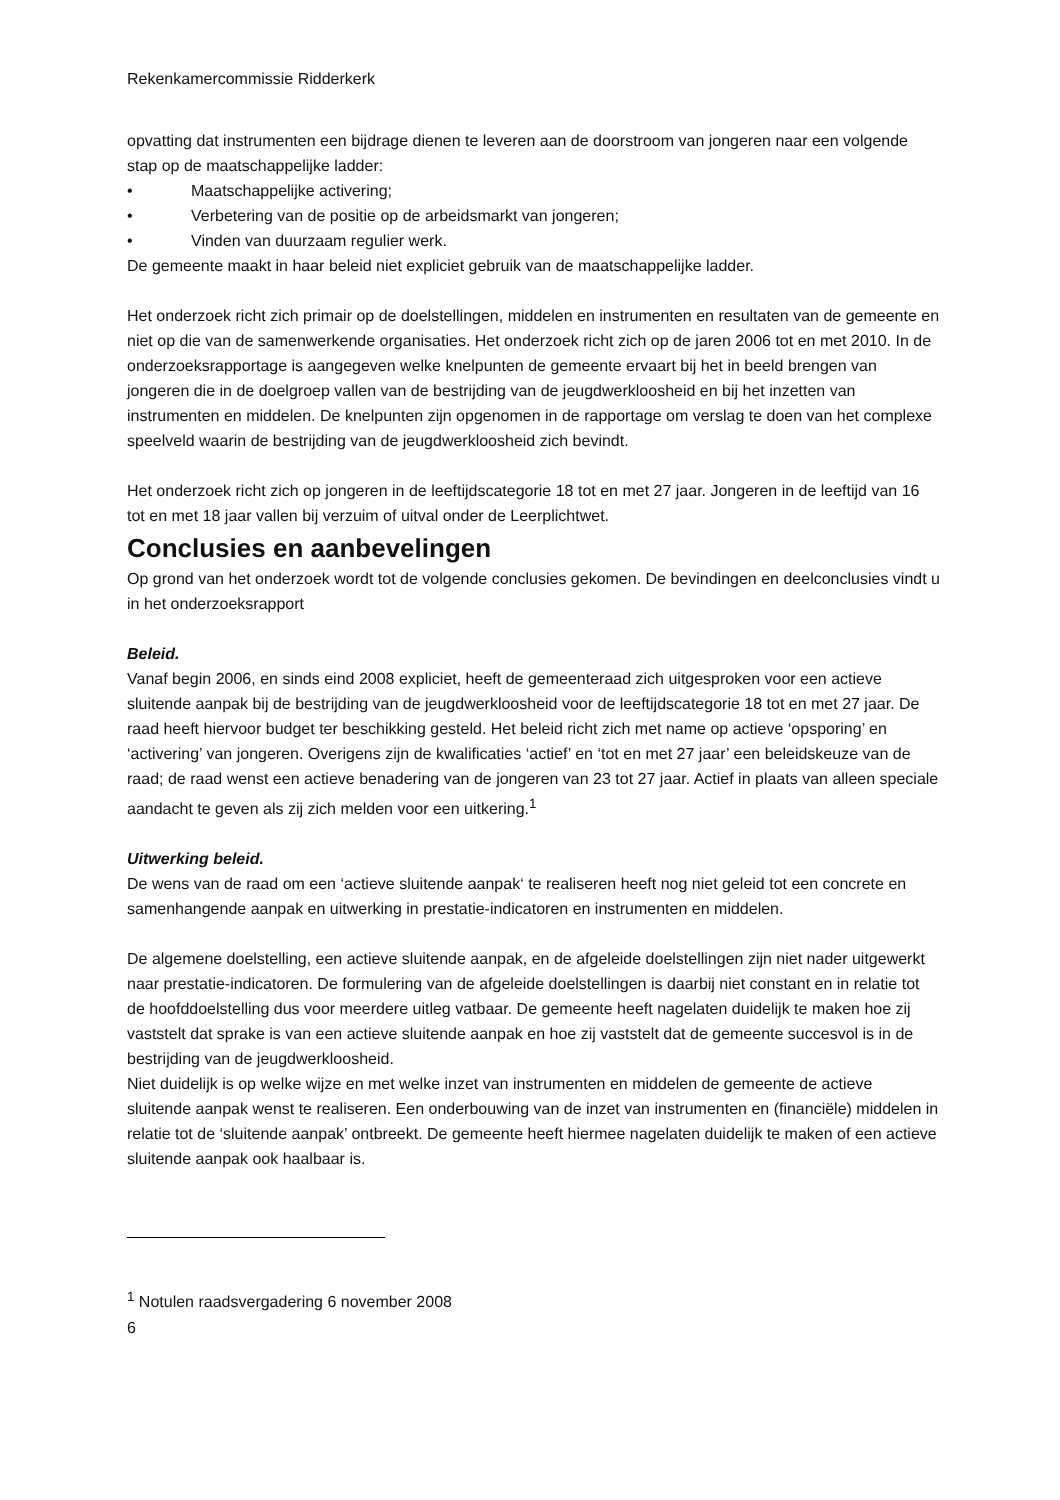Rekenkamercommissie Ridderkerk
opvatting dat instrumenten een bijdrage dienen te leveren aan de doorstroom van jongeren naar een volgende stap op de maatschappelijke ladder:
• Maatschappelijke activering;
• Verbetering van de positie op de arbeidsmarkt van jongeren;
• Vinden van duurzaam regulier werk.
De gemeente maakt in haar beleid niet expliciet gebruik van de maatschappelijke ladder.
Het onderzoek richt zich primair op de doelstellingen, middelen en instrumenten en resultaten van de gemeente en niet op die van de samenwerkende organisaties. Het onderzoek richt zich op de jaren 2006 tot en met 2010. In de onderzoeksrapportage is aangegeven welke knelpunten de gemeente ervaart bij het in beeld brengen van jongeren die in de doelgroep vallen van de bestrijding van de jeugdwerkloosheid en bij het inzetten van instrumenten en middelen. De knelpunten zijn opgenomen in de rapportage om verslag te doen van het complexe speelveld waarin de bestrijding van de jeugdwerkloosheid zich bevindt.
Het onderzoek richt zich op jongeren in de leeftijdscategorie 18 tot en met 27 jaar. Jongeren in de leeftijd van 16 tot en met 18 jaar vallen bij verzuim of uitval onder de Leerplichtwet.
Conclusies en aanbevelingen
Op grond van het onderzoek wordt tot de volgende conclusies gekomen. De bevindingen en deelconclusies vindt u in het onderzoeksrapport
Beleid.
Vanaf begin 2006, en sinds eind 2008 expliciet, heeft de gemeenteraad zich uitgesproken voor een actieve sluitende aanpak bij de bestrijding van de jeugdwerkloosheid voor de leeftijdscategorie 18 tot en met 27 jaar. De raad heeft hiervoor budget ter beschikking gesteld. Het beleid richt zich met name op actieve ‘opsporing’ en ‘activering’ van jongeren. Overigens zijn de kwalificaties ‘actief’ en ‘tot en met 27 jaar’ een beleidskeuze van de raad; de raad wenst een actieve benadering van de jongeren van 23 tot 27 jaar. Actief in plaats van alleen speciale aandacht te geven als zij zich melden voor een uitkering.<sup>1</sup>
Uitwerking beleid.
De wens van de raad om een ‘actieve sluitende aanpak‘ te realiseren heeft nog niet geleid tot een concrete en samenhangende aanpak en uitwerking in prestatie-indicatoren en instrumenten en middelen.
De algemene doelstelling, een actieve sluitende aanpak, en de afgeleide doelstellingen zijn niet nader uitgewerkt naar prestatie-indicatoren. De formulering van de afgeleide doelstellingen is daarbij niet constant en in relatie tot de hoofddoelstelling dus voor meerdere uitleg vatbaar. De gemeente heeft nagelaten duidelijk te maken hoe zij vaststelt dat sprake is van een actieve sluitende aanpak en hoe zij vaststelt dat de gemeente succesvol is in de bestrijding van de jeugdwerkloosheid.
Niet duidelijk is op welke wijze en met welke inzet van instrumenten en middelen de gemeente de actieve sluitende aanpak wenst te realiseren. Een onderbouwing van de inzet van instrumenten en (financiële) middelen in relatie tot de ‘sluitende aanpak’ ontbreekt. De gemeente heeft hiermee nagelaten duidelijk te maken of een actieve sluitende aanpak ook haalbaar is.
<sup>1</sup> Notulen raadsvergadering 6 november 2008
6